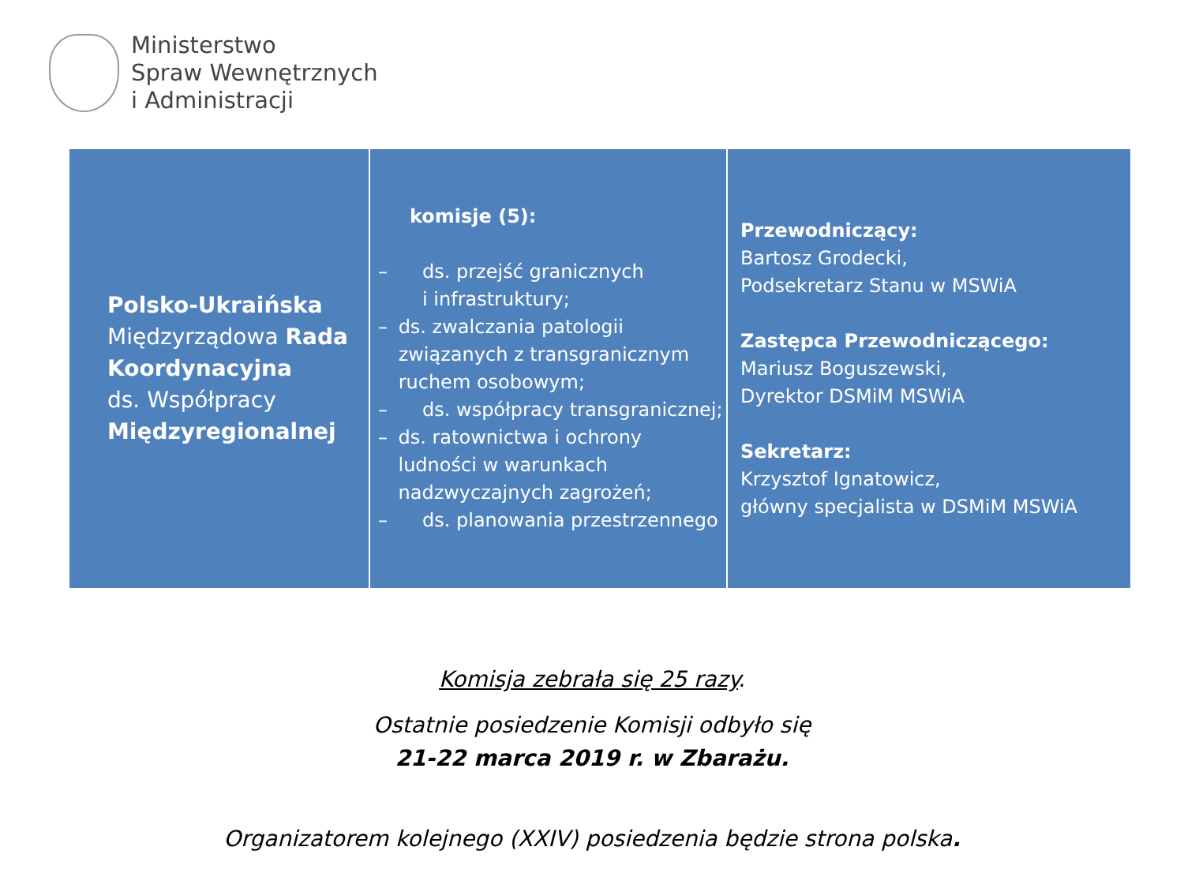Ministerstwo
Spraw Wewnętrznych
i Administracji
| Polsko-Ukraińska Międzyrządowa Rada Koordynacyjna ds. Współpracy Międzyregionalnej | komisje (5): – ds. przejść granicznych i infrastruktury; – ds. zwalczania patologii związanych z transgranicznym ruchem osobowym; – ds. współpracy transgranicznej; – ds. ratownictwa i ochrony ludności w warunkach nadzwyczajnych zagrożeń; – ds. planowania przestrzennego | Przewodniczący: Bartosz Grodecki, Podsekretarz Stanu w MSWiA Zastępca Przewodniczącego: Mariusz Boguszewski, Dyrektor DSMiM MSWiA Sekretarz: Krzysztof Ignatowicz, główny specjalista w DSMiM MSWiA |
Komisja zebrała się 25 razy.
Ostatnie posiedzenie Komisji odbyło się
21-22 marca 2019 r. w Zbarażu.
Organizatorem kolejnego (XXIV) posiedzenia będzie strona polska.